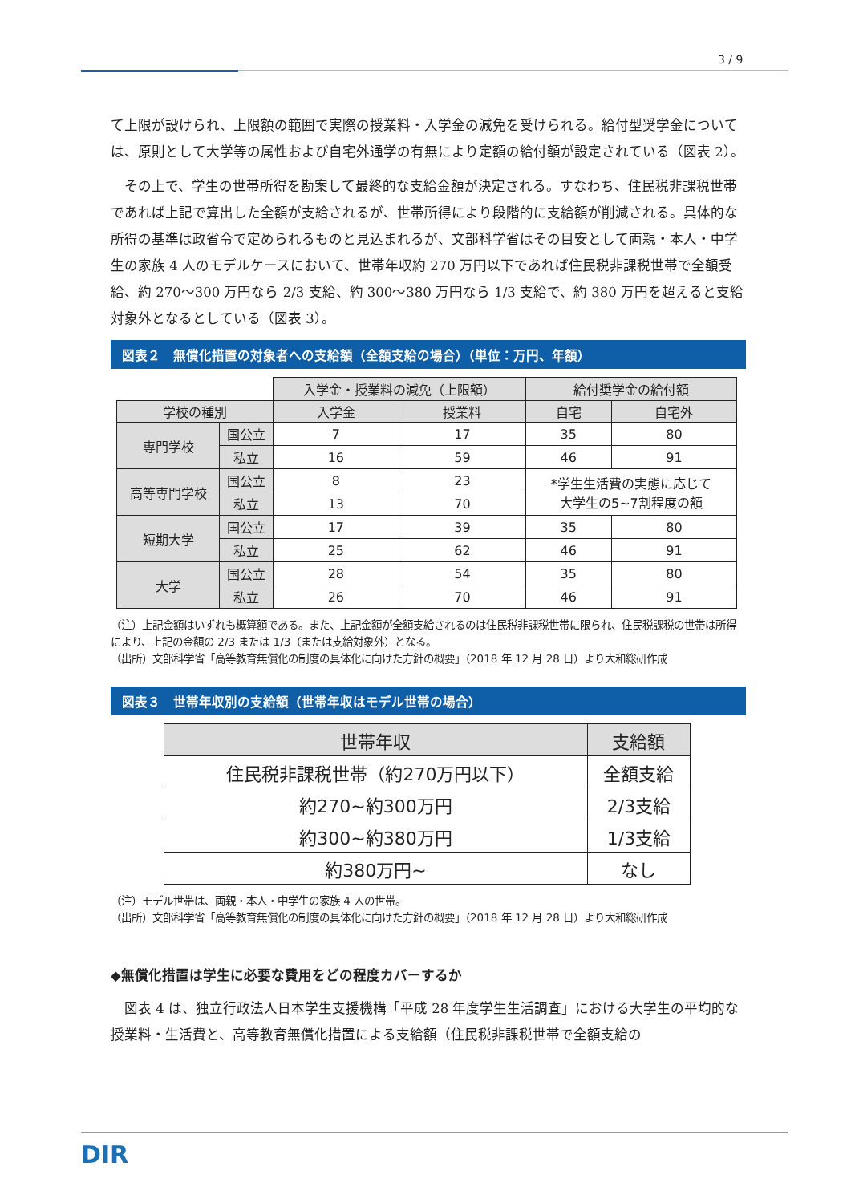3 / 9
て上限が設けられ、上限額の範囲で実際の授業料・入学金の減免を受けられる。給付型奨学金については、原則として大学等の属性および自宅外通学の有無により定額の給付額が設定されている（図表 2）。
　その上で、学生の世帯所得を勘案して最終的な支給金額が決定される。すなわち、住民税非課税世帯であれば上記で算出した全額が支給されるが、世帯所得により段階的に支給額が削減される。具体的な所得の基準は政省令で定められるものと見込まれるが、文部科学省はその目安として両親・本人・中学生の家族 4 人のモデルケースにおいて、世帯年収約 270 万円以下であれば住民税非課税世帯で全額受給、約 270～300 万円なら 2/3 支給、約 300～380 万円なら 1/3 支給で、約 380 万円を超えると支給対象外となるとしている（図表 3）。
図表２　無償化措置の対象者への支給額（全額支給の場合）（単位：万円、年額）
| | | 入学金・授業料の減免（上限額） | | 給付奨学金の給付額 | |
| 学校の種別 | | 入学金 | 授業料 | 自宅 | 自宅外 |
| 専門学校 | 国公立 | 7 | 17 | 35 | 80 |
| | 私立 | 16 | 59 | 46 | 91 |
| 高等専門学校 | 国公立 | 8 | 23 | *学生生活費の実態に応じて 大学生の5~7割程度の額 | |
| | 私立 | 13 | 70 | | |
| 短期大学 | 国公立 | 17 | 39 | 35 | 80 |
| | 私立 | 25 | 62 | 46 | 91 |
| 大学 | 国公立 | 28 | 54 | 35 | 80 |
| | 私立 | 26 | 70 | 46 | 91 |
（注）上記金額はいずれも概算額である。また、上記金額が全額支給されるのは住民税非課税世帯に限られ、住民税課税の世帯は所得により、上記の金額の 2/3 または 1/3（または支給対象外）となる。
（出所）文部科学省「高等教育無償化の制度の具体化に向けた方針の概要」（2018 年 12 月 28 日）より大和総研作成
図表３　世帯年収別の支給額（世帯年収はモデル世帯の場合）
| 世帯年収 | 支給額 |
| 住民税非課税世帯（約270万円以下） | 全額支給 |
| 約270~約300万円 | 2/3支給 |
| 約300~約380万円 | 1/3支給 |
| 約380万円~ | なし |
（注）モデル世帯は、両親・本人・中学生の家族 4 人の世帯。
（出所）文部科学省「高等教育無償化の制度の具体化に向けた方針の概要」（2018 年 12 月 28 日）より大和総研作成
◆無償化措置は学生に必要な費用をどの程度カバーするか
　図表 4 は、独立行政法人日本学生支援機構「平成 28 年度学生生活調査」における大学生の平均的な授業料・生活費と、高等教育無償化措置による支給額（住民税非課税世帯で全額支給の
DIR